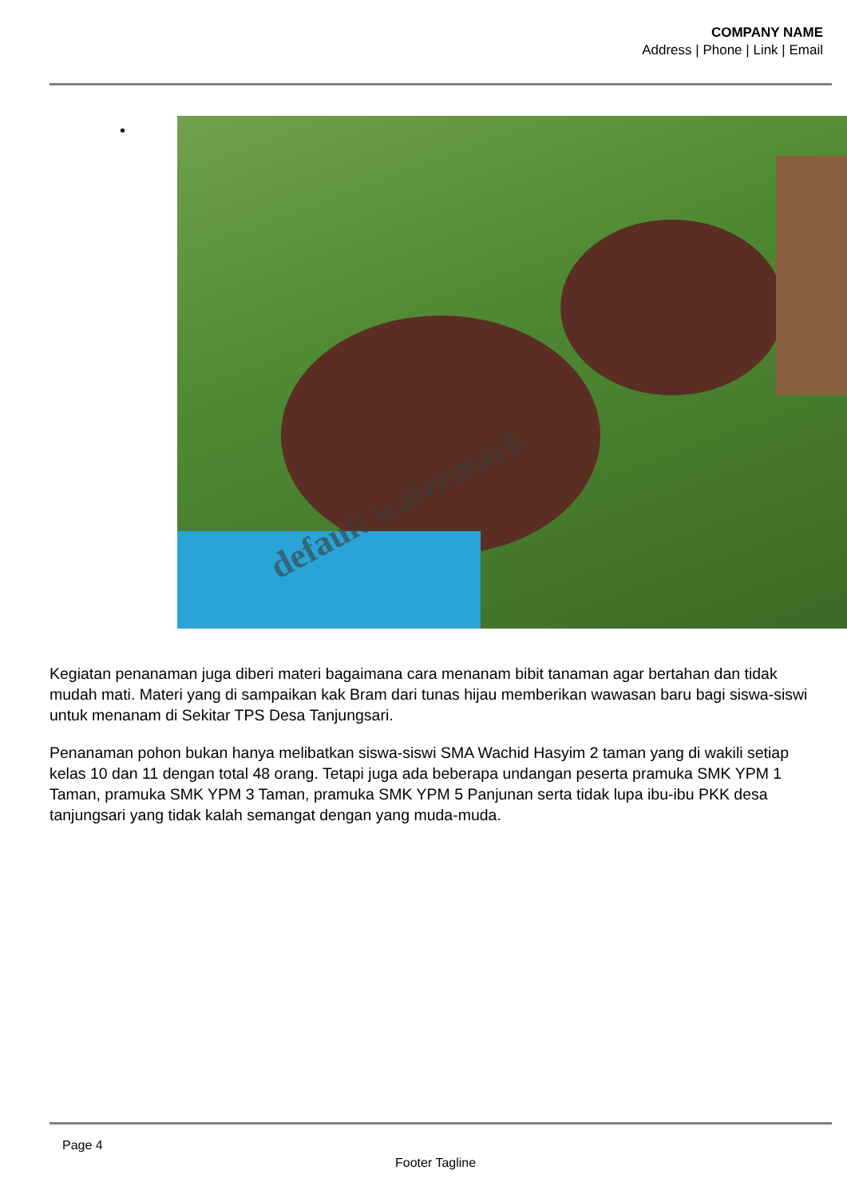COMPANY NAME
Address | Phone | Link | Email
•
default watermark
Kegiatan penanaman juga diberi materi bagaimana cara menanam bibit tanaman agar bertahan dan tidak mudah mati. Materi yang di sampaikan kak Bram dari tunas hijau memberikan wawasan baru bagi siswa-siswi untuk menanam di Sekitar TPS Desa Tanjungsari.
Penanaman pohon bukan hanya melibatkan siswa-siswi SMA Wachid Hasyim 2 taman yang di wakili setiap kelas 10 dan 11 dengan total 48 orang. Tetapi juga ada beberapa undangan peserta pramuka SMK YPM 1 Taman, pramuka SMK YPM 3 Taman, pramuka SMK YPM 5 Panjunan serta tidak lupa ibu-ibu PKK desa tanjungsari yang tidak kalah semangat dengan yang muda-muda.
Page 4
Footer Tagline